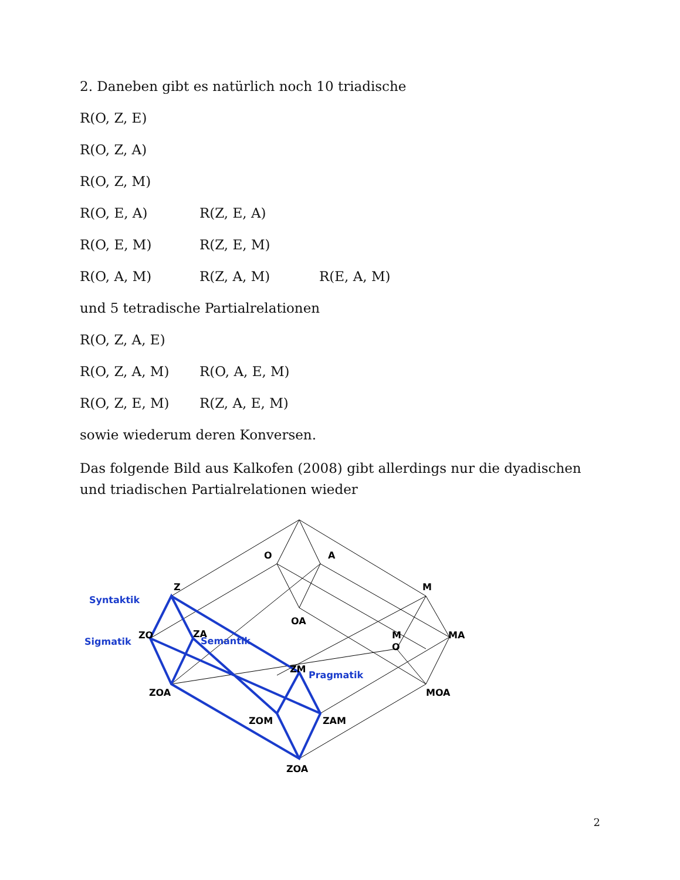2. Daneben gibt es natürlich noch 10 triadische
R(O, Z, E)
R(O, Z, A)
R(O, Z, M)
R(O, E, A) R(Z, E, A)
R(O, E, M) R(Z, E, M)
R(O, A, M) R(Z, A, M) R(E, A, M)
und 5 tetradische Partialrelationen
R(O, Z, A, E)
R(O, Z, A, M) R(O, A, E, M)
R(O, Z, E, M) R(Z, A, E, M)
sowie wiederum deren Konversen.
Das folgende Bild aus Kalkofen (2008) gibt allerdings nur die dyadischen und triadischen Partialrelationen wieder
O
A
Z
M
OA
ZO
ZA
M
O
MA
ZM
ZOA
MOA
ZOM
ZAM
ZOA
Syntaktik
Sigmatik
Semantik
Pragmatik
2